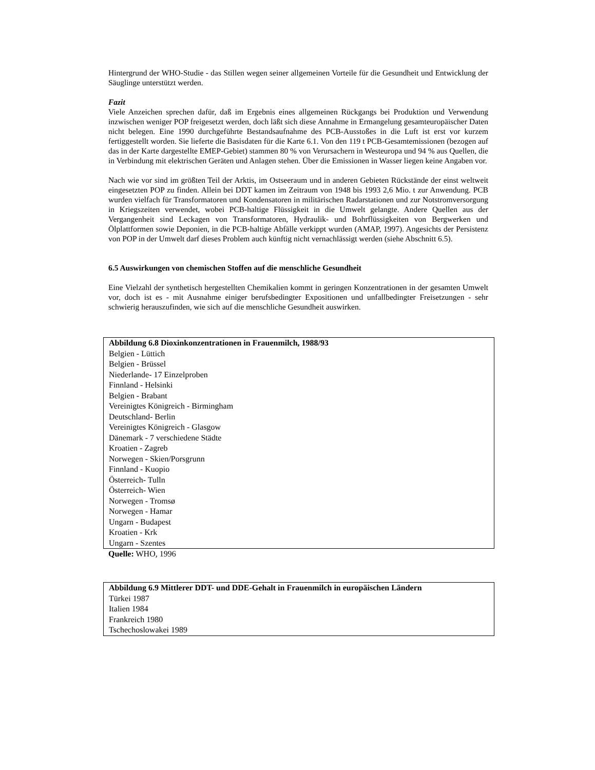Hintergrund der WHO-Studie - das Stillen wegen seiner allgemeinen Vorteile für die Gesundheit und Entwicklung der Säuglinge unterstützt werden.
Fazit
Viele Anzeichen sprechen dafür, daß im Ergebnis eines allgemeinen Rückgangs bei Produktion und Verwendung inzwischen weniger POP freigesetzt werden, doch läßt sich diese Annahme in Ermangelung gesamteuropäischer Daten nicht belegen. Eine 1990 durchgeführte Bestandsaufnahme des PCB-Ausstoßes in die Luft ist erst vor kurzem fertiggestellt worden. Sie lieferte die Basisdaten für die Karte 6.1. Von den 119 t PCB-Gesamtemissionen (bezogen auf das in der Karte dargestellte EMEP-Gebiet) stammen 80 % von Verursachern in Westeuropa und 94 % aus Quellen, die in Verbindung mit elektrischen Geräten und Anlagen stehen. Über die Emissionen in Wasser liegen keine Angaben vor.
Nach wie vor sind im größten Teil der Arktis, im Ostseeraum und in anderen Gebieten Rückstände der einst weltweit eingesetzten POP zu finden. Allein bei DDT kamen im Zeitraum von 1948 bis 1993 2,6 Mio. t zur Anwendung. PCB wurden vielfach für Transformatoren und Kondensatoren in militärischen Radarstationen und zur Notstromversorgung in Kriegszeiten verwendet, wobei PCB-haltige Flüssigkeit in die Umwelt gelangte. Andere Quellen aus der Vergangenheit sind Leckagen von Transformatoren, Hydraulik- und Bohrflüssigkeiten von Bergwerken und Ölplattformen sowie Deponien, in die PCB-haltige Abfälle verkippt wurden (AMAP, 1997). Angesichts der Persistenz von POP in der Umwelt darf dieses Problem auch künftig nicht vernachlässigt werden (siehe Abschnitt 6.5).
6.5 Auswirkungen von chemischen Stoffen auf die menschliche Gesundheit
Eine Vielzahl der synthetisch hergestellten Chemikalien kommt in geringen Konzentrationen in der gesamten Umwelt vor, doch ist es - mit Ausnahme einiger berufsbedingter Expositionen und unfallbedingter Freisetzungen - sehr schwierig herauszufinden, wie sich auf die menschliche Gesundheit auswirken.
Abbildung 6.8 Dioxinkonzentrationen in Frauenmilch, 1988/93
Belgien - Lüttich
Belgien - Brüssel
Niederlande- 17 Einzelproben
Finnland - Helsinki
Belgien - Brabant
Vereinigtes Königreich - Birmingham
Deutschland- Berlin
Vereinigtes Königreich - Glasgow
Dänemark - 7 verschiedene Städte
Kroatien - Zagreb
Norwegen - Skien/Porsgrunn
Finnland - Kuopio
Österreich- Tulln
Österreich- Wien
Norwegen - Tromsø
Norwegen - Hamar
Ungarn - Budapest
Kroatien - Krk
Ungarn - Szentes
Quelle: WHO, 1996
Abbildung 6.9 Mittlerer DDT- und DDE-Gehalt in Frauenmilch in europäischen Ländern
Türkei 1987
Italien 1984
Frankreich 1980
Tschechoslowakei 1989